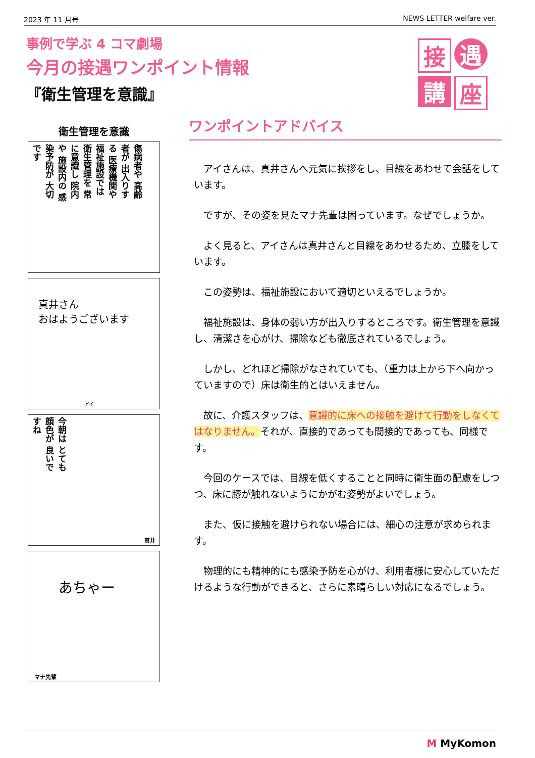2023 年 11 月号 NEWS LETTER welfare ver.
事例で学ぶ 4 コマ劇場
今月の接遇ワンポイント情報
『衛生管理を意識』
接
遇
講
座
衛生管理を意識
傷病者や 高齢者が 出入りする 医療機関や 福祉施設では 衛生管理を 常に意識し 院内や 施設内の 感染予防が 大切です
真井さん
おはようございます
アイ
今朝は とても 顔色が 良いですね
真井
あちゃー
マナ先輩
ワンポイントアドバイス
アイさんは、真井さんへ元気に挨拶をし、目線をあわせて会話をしています。
ですが、その姿を見たマナ先輩は困っています。なぜでしょうか。
よく見ると、アイさんは真井さんと目線をあわせるため、立膝をしています。
この姿勢は、福祉施設において適切といえるでしょうか。
福祉施設は、身体の弱い方が出入りするところです。衛生管理を意識し、清潔さを心がけ、掃除なども徹底されているでしょう。
しかし、どれほど掃除がなされていても、（重力は上から下へ向かっていますので）床は衛生的とはいえません。
故に、介護スタッフは、意識的に床への接触を避けて行動をしなくてはなりません。それが、直接的であっても間接的であっても、同様です。
今回のケースでは、目線を低くすることと同時に衛生面の配慮をしつつ、床に膝が触れないようにかがむ姿勢がよいでしょう。
また、仮に接触を避けられない場合には、細心の注意が求められます。
物理的にも精神的にも感染予防を心がけ、利用者様に安心していただけるような行動ができると、さらに素晴らしい対応になるでしょう。
M MyKomon